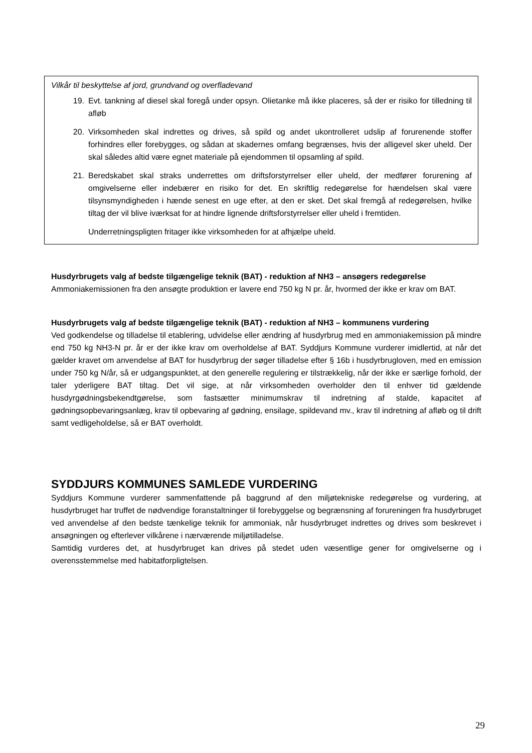Vilkår til beskyttelse af jord, grundvand og overfladevand
19. Evt. tankning af diesel skal foregå under opsyn. Olietanke må ikke placeres, så der er risiko for tilledning til afløb
20. Virksomheden skal indrettes og drives, så spild og andet ukontrolleret udslip af forurenende stoffer forhindres eller forebygges, og sådan at skadernes omfang begrænses, hvis der alligevel sker uheld. Der skal således altid være egnet materiale på ejendommen til opsamling af spild.
21. Beredskabet skal straks underrettes om driftsforstyrrelser eller uheld, der medfører forurening af omgivelserne eller indebærer en risiko for det. En skriftlig redegørelse for hændelsen skal være tilsynsmyndigheden i hænde senest en uge efter, at den er sket. Det skal fremgå af redegørelsen, hvilke tiltag der vil blive iværksat for at hindre lignende driftsforstyrrelser eller uheld i fremtiden.
Underretningspligten fritager ikke virksomheden for at afhjælpe uheld.
Husdyrbrugets valg af bedste tilgængelige teknik (BAT) - reduktion af NH3 – ansøgers redegørelse
Ammoniakemissionen fra den ansøgte produktion er lavere end 750 kg N pr. år, hvormed der ikke er krav om BAT.
Husdyrbrugets valg af bedste tilgængelige teknik (BAT) - reduktion af NH3 – kommunens vurdering
Ved godkendelse og tilladelse til etablering, udvidelse eller ændring af husdyrbrug med en ammoniakemission på mindre end 750 kg NH3-N pr. år er der ikke krav om overholdelse af BAT. Syddjurs Kommune vurderer imidlertid, at når det gælder kravet om anvendelse af BAT for husdyrbrug der søger tilladelse efter § 16b i husdyrbrugloven, med en emission under 750 kg N/år, så er udgangspunktet, at den generelle regulering er tilstrækkelig, når der ikke er særlige forhold, der taler yderligere BAT tiltag. Det vil sige, at når virksomheden overholder den til enhver tid gældende husdyrgødningsbekendtgørelse, som fastsætter minimumskrav til indretning af stalde, kapacitet af gødningsopbevaringsanlæg, krav til opbevaring af gødning, ensilage, spildevand mv., krav til indretning af afløb og til drift samt vedligeholdelse, så er BAT overholdt.
SYDDJURS KOMMUNES SAMLEDE VURDERING
Syddjurs Kommune vurderer sammenfattende på baggrund af den miljøtekniske redegørelse og vurdering, at husdyrbruget har truffet de nødvendige foranstaltninger til forebyggelse og begrænsning af forureningen fra husdyrbruget ved anvendelse af den bedste tænkelige teknik for ammoniak, når husdyrbruget indrettes og drives som beskrevet i ansøgningen og efterlever vilkårene i nærværende miljøtilladelse.
Samtidig vurderes det, at husdyrbruget kan drives på stedet uden væsentlige gener for omgivelserne og i overensstemmelse med habitatforpligtelsen.
29